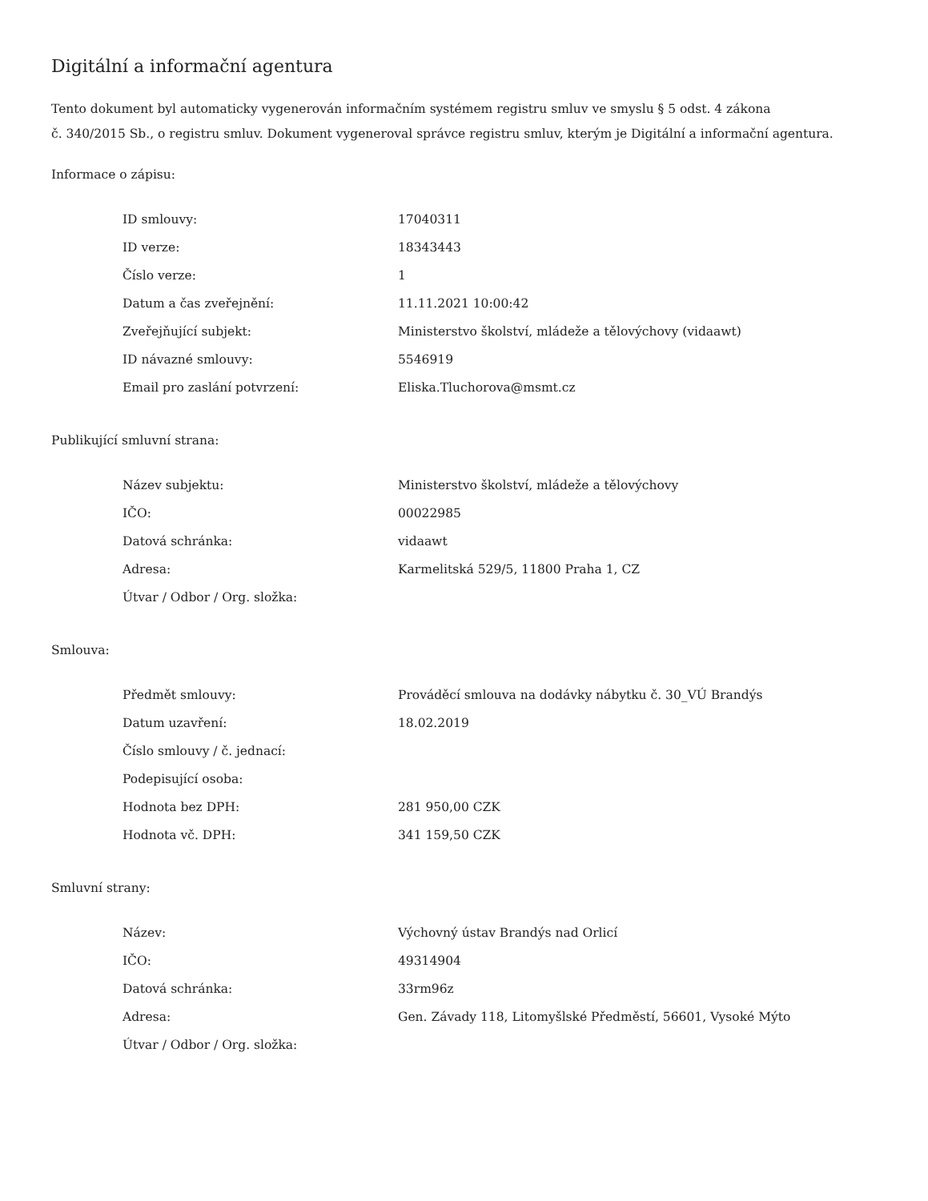Digitální a informační agentura
Tento dokument byl automaticky vygenerován informačním systémem registru smluv ve smyslu § 5 odst. 4 zákona
č. 340/2015 Sb., o registru smluv. Dokument vygeneroval správce registru smluv, kterým je Digitální a informační agentura.
Informace o zápisu:
| ID smlouvy: | 17040311 |
| ID verze: | 18343443 |
| Číslo verze: | 1 |
| Datum a čas zveřejnění: | 11.11.2021 10:00:42 |
| Zveřejňující subjekt: | Ministerstvo školství, mládeže a tělovýchovy (vidaawt) |
| ID návazné smlouvy: | 5546919 |
| Email pro zaslání potvrzení: | Eliska.Tluchorova@msmt.cz |
Publikující smluvní strana:
| Název subjektu: | Ministerstvo školství, mládeže a tělovýchovy |
| IČO: | 00022985 |
| Datová schránka: | vidaawt |
| Adresa: | Karmelitská 529/5, 11800 Praha 1, CZ |
| Útvar / Odbor / Org. složka: | |
Smlouva:
| Předmět smlouvy: | Prováděcí smlouva na dodávky nábytku č. 30_VÚ Brandýs |
| Datum uzavření: | 18.02.2019 |
| Číslo smlouvy / č. jednací: | |
| Podepisující osoba: | |
| Hodnota bez DPH: | 281 950,00 CZK |
| Hodnota vč. DPH: | 341 159,50 CZK |
Smluvní strany:
| Název: | Výchovný ústav Brandýs nad Orlicí |
| IČO: | 49314904 |
| Datová schránka: | 33rm96z |
| Adresa: | Gen. Závady 118, Litomyšlské Předměstí, 56601, Vysoké Mýto |
| Útvar / Odbor / Org. složka: | |